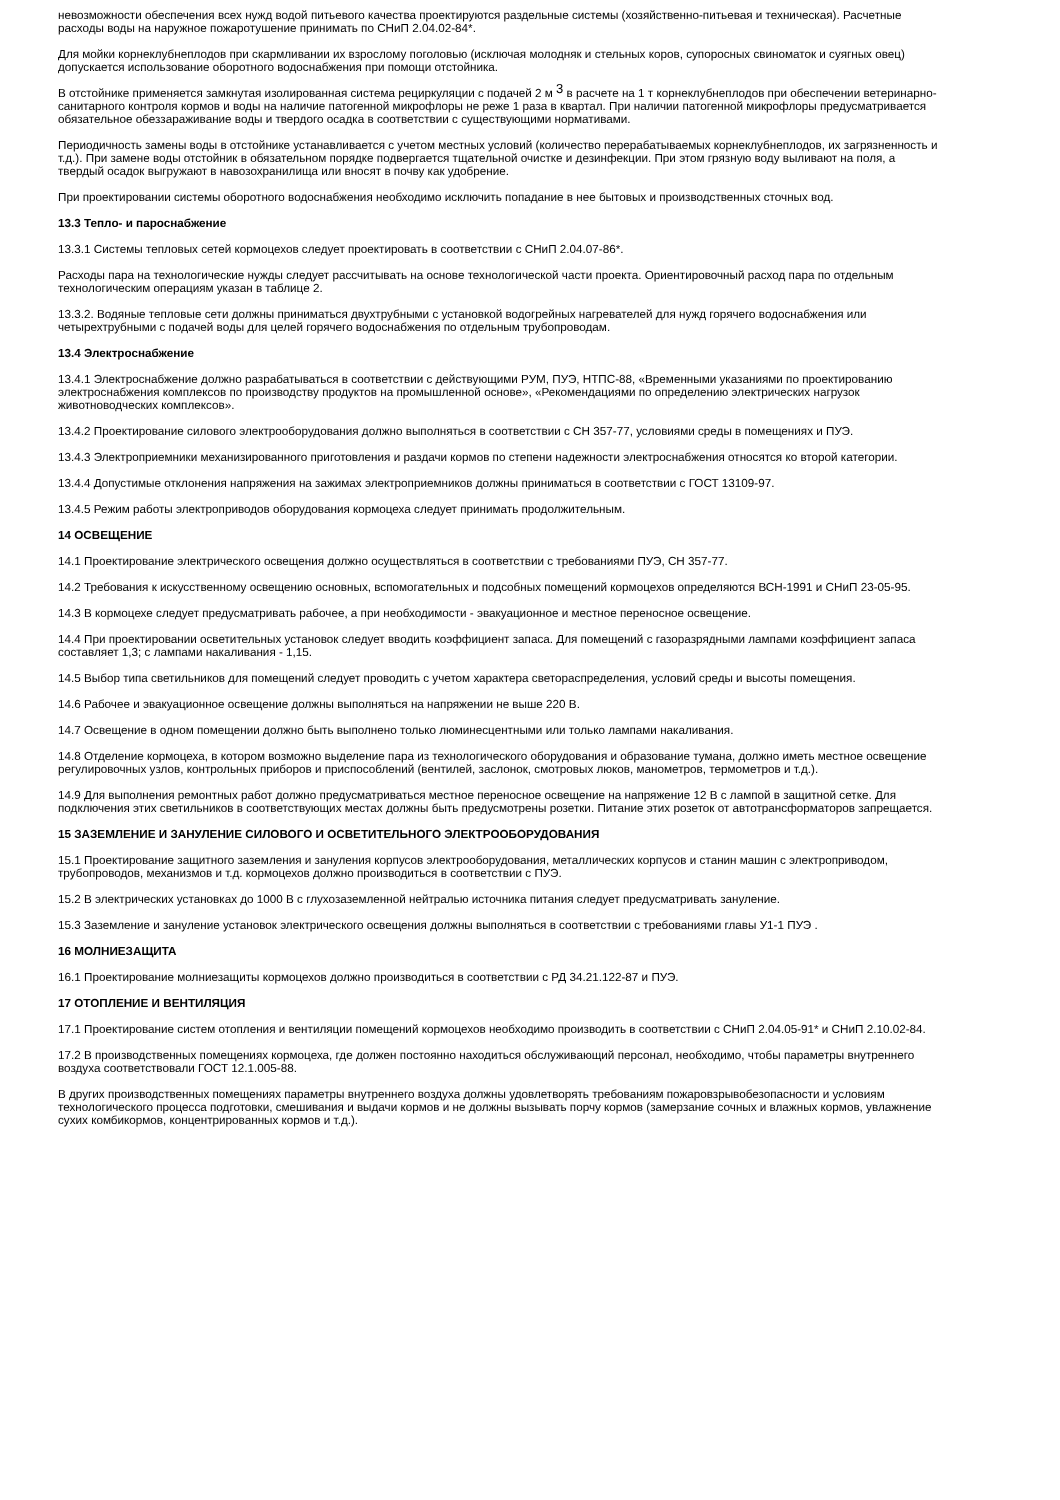невозможности обеспечения всех нужд водой питьевого качества проектируются раздельные системы (хозяйственно-питьевая и техническая). Расчетные расходы воды на наружное пожаротушение принимать по СНиП 2.04.02-84*.
Для мойки корнеклубнеплодов при скармливании их взрослому поголовью (исключая молодняк и стельных коров, супоросных свиноматок и суягных овец) допускается использование оборотного водоснабжения при помощи отстойника.
В отстойнике применяется замкнутая изолированная система рециркуляции с подачей 2 м <sup>3</sup> в расчете на 1 т корнеклубнеплодов при обеспечении ветеринарно-санитарного контроля кормов и воды на наличие патогенной микрофлоры не реже 1 раза в квартал. При наличии патогенной микрофлоры предусматривается обязательное обеззараживание воды и твердого осадка в соответствии с существующими нормативами.
Периодичность замены воды в отстойнике устанавливается с учетом местных условий (количество перерабатываемых корнеклубнеплодов, их загрязненность и т.д.). При замене воды отстойник в обязательном порядке подвергается тщательной очистке и дезинфекции. При этом грязную воду выливают на поля, а твердый осадок выгружают в навозохранилища или вносят в почву как удобрение.
При проектировании системы оборотного водоснабжения необходимо исключить попадание в нее бытовых и производственных сточных вод.
13.3 Тепло- и пароснабжение
13.3.1 Системы тепловых сетей кормоцехов следует проектировать в соответствии с СНиП 2.04.07-86*.
Расходы пара на технологические нужды следует рассчитывать на основе технологической части проекта. Ориентировочный расход пара по отдельным технологическим операциям указан в таблице 2.
13.3.2. Водяные тепловые сети должны приниматься двухтрубными с установкой водогрейных нагревателей для нужд горячего водоснабжения или четырехтрубными с подачей воды для целей горячего водоснабжения по отдельным трубопроводам.
13.4 Электроснабжение
13.4.1 Электроснабжение должно разрабатываться в соответствии с действующими РУМ, ПУЭ, НТПС-88, «Временными указаниями по проектированию электроснабжения комплексов по производству продуктов на промышленной основе», «Рекомендациями по определению электрических нагрузок животноводческих комплексов».
13.4.2 Проектирование силового электрооборудования должно выполняться в соответствии с СН 357-77, условиями среды в помещениях и ПУЭ.
13.4.3 Электроприемники механизированного приготовления и раздачи кормов по степени надежности электроснабжения относятся ко второй категории.
13.4.4 Допустимые отклонения напряжения на зажимах электроприемников должны приниматься в соответствии с ГОСТ 13109-97.
13.4.5 Режим работы электроприводов оборудования кормоцеха следует принимать продолжительным.
14 ОСВЕЩЕНИЕ
14.1 Проектирование электрического освещения должно осуществляться в соответствии с требованиями ПУЭ, СН 357-77.
14.2 Требования к искусственному освещению основных, вспомогательных и подсобных помещений кормоцехов определяются ВСН-1991 и СНиП 23-05-95.
14.3 В кормоцехе следует предусматривать рабочее, а при необходимости - эвакуационное и местное переносное освещение.
14.4 При проектировании осветительных установок следует вводить коэффициент запаса. Для помещений с газоразрядными лампами коэффициент запаса составляет 1,3; с лампами накаливания - 1,15.
14.5 Выбор типа светильников для помещений следует проводить с учетом характера светораспределения, условий среды и высоты помещения.
14.6 Рабочее и эвакуационное освещение должны выполняться на напряжении не выше 220 В.
14.7 Освещение в одном помещении должно быть выполнено только люминесцентными или только лампами накаливания.
14.8 Отделение кормоцеха, в котором возможно выделение пара из технологического оборудования и образование тумана, должно иметь местное освещение регулировочных узлов, контрольных приборов и приспособлений (вентилей, заслонок, смотровых люков, манометров, термометров и т.д.).
14.9 Для выполнения ремонтных работ должно предусматриваться местное переносное освещение на напряжение 12 В с лампой в защитной сетке. Для подключения этих светильников в соответствующих местах должны быть предусмотрены розетки. Питание этих розеток от автотрансформаторов запрещается.
15 ЗАЗЕМЛЕНИЕ И ЗАНУЛЕНИЕ СИЛОВОГО И ОСВЕТИТЕЛЬНОГО ЭЛЕКТРООБОРУДОВАНИЯ
15.1 Проектирование защитного заземления и зануления корпусов электрооборудования, металлических корпусов и станин машин с электроприводом, трубопроводов, механизмов и т.д. кормоцехов должно производиться в соответствии с ПУЭ.
15.2 В электрических установках до 1000 В с глухозаземленной нейтралью источника питания следует предусматривать зануление.
15.3 Заземление и зануление установок электрического освещения должны выполняться в соответствии с требованиями главы У1-1 ПУЭ .
16 МОЛНИЕЗАЩИТА
16.1 Проектирование молниезащиты кормоцехов должно производиться в соответствии с РД 34.21.122-87 и ПУЭ.
17 ОТОПЛЕНИЕ И ВЕНТИЛЯЦИЯ
17.1 Проектирование систем отопления и вентиляции помещений кормоцехов необходимо производить в соответствии с СНиП 2.04.05-91* и СНиП 2.10.02-84.
17.2 В производственных помещениях кормоцеха, где должен постоянно находиться обслуживающий персонал, необходимо, чтобы параметры внутреннего воздуха соответствовали ГОСТ 12.1.005-88.
В других производственных помещениях параметры внутреннего воздуха должны удовлетворять требованиям пожаровзрывобезопасности и условиям технологического процесса подготовки, смешивания и выдачи кормов и не должны вызывать порчу кормов (замерзание сочных и влажных кормов, увлажнение сухих комбикормов, концентрированных кормов и т.д.).